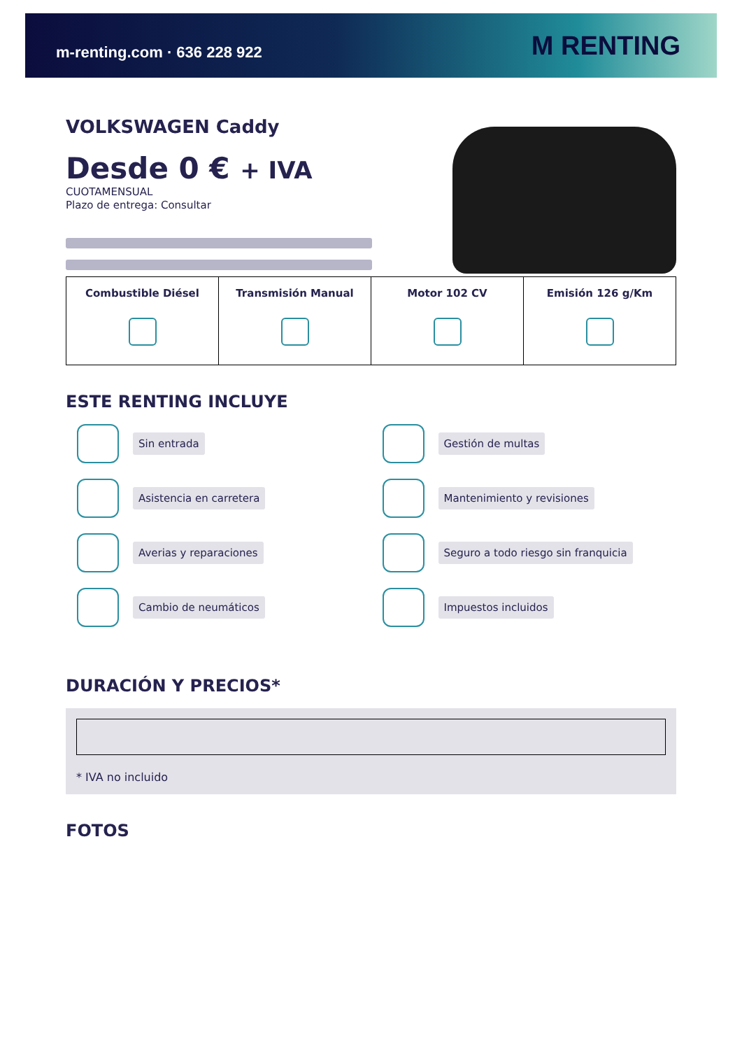m-renting.com · 636 228 922
M RENTING
VOLKSWAGEN Caddy
Desde 0 € + IVA
CUOTAMENSUAL
Plazo de entrega: Consultar
| Combustible Diésel | Transmisión Manual | Motor 102 CV | Emisión 126 g/Km |
ESTE RENTING INCLUYE
Sin entrada
Gestión de multas
Asistencia en carretera
Mantenimiento y revisiones
Averias y reparaciones
Seguro a todo riesgo sin franquicia
Cambio de neumáticos
Impuestos incluidos
DURACIÓN Y PRECIOS*
* IVA no incluido
FOTOS